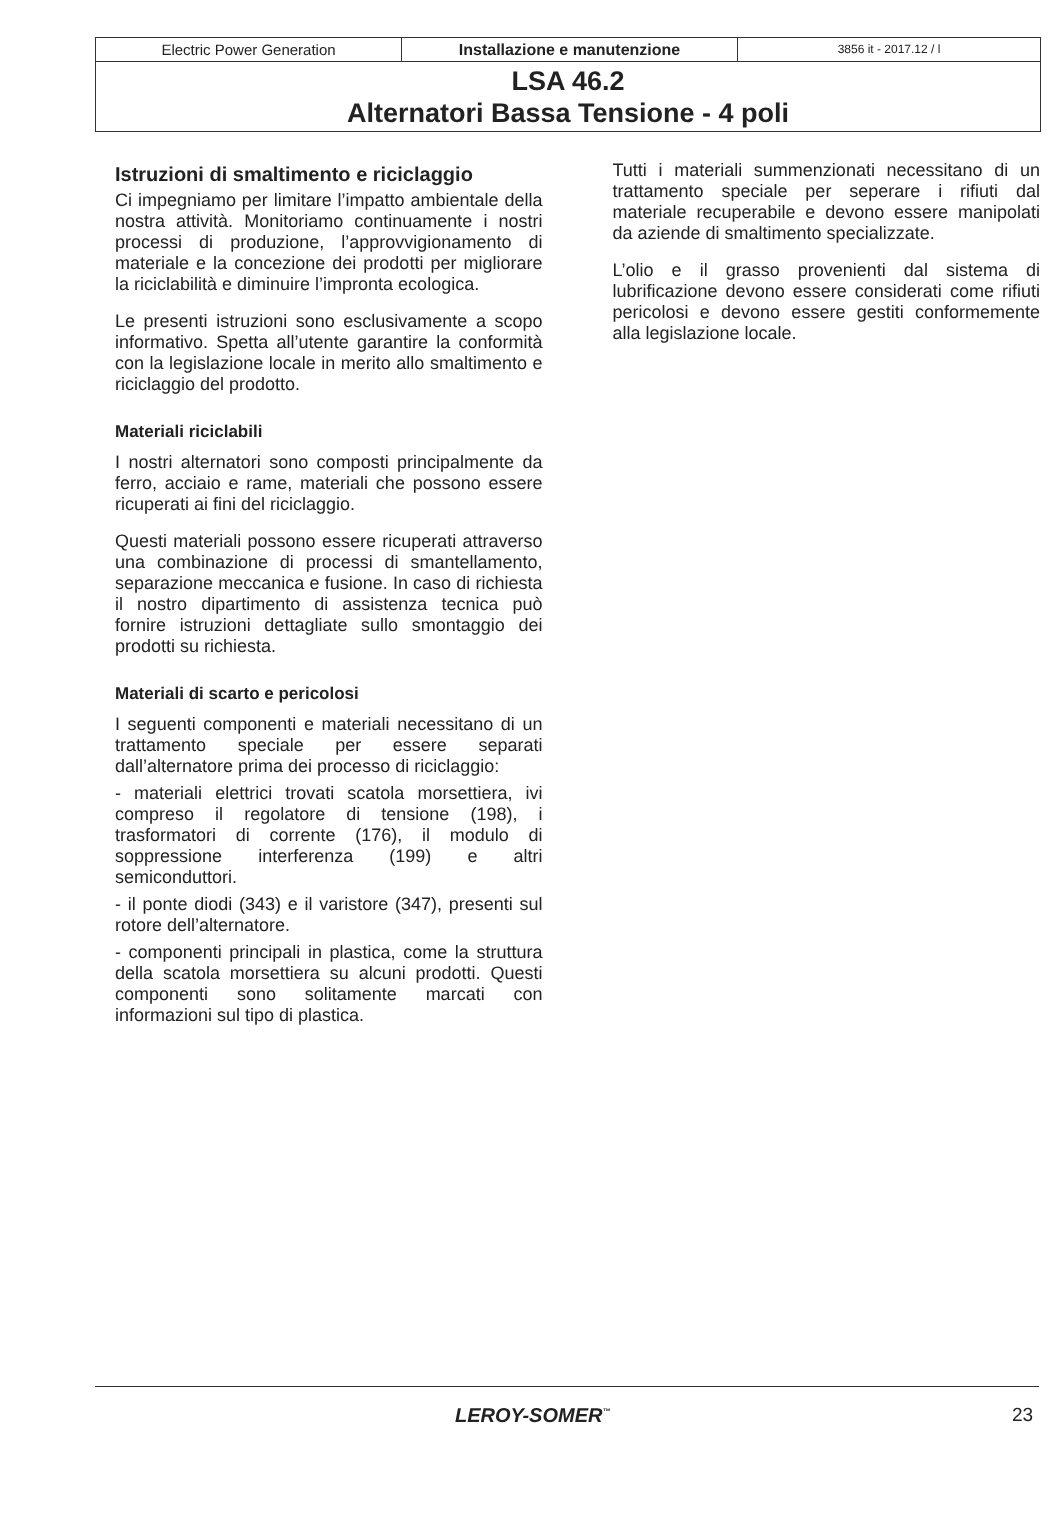Electric Power Generation Installazione e manutenzione
3856 it - 2017.12 / l
LSA 46.2
Alternatori Bassa Tensione - 4 poli
Istruzioni di smaltimento e riciclaggio
Ci impegniamo per limitare l’impatto ambientale della nostra attività. Monitoriamo continuamente i nostri processi di produzione, l’approvvigionamento di materiale e la concezione dei prodotti per migliorare la riciclabilità e diminuire l’impronta ecologica.
Le presenti istruzioni sono esclusivamente a scopo informativo. Spetta all’utente garantire la conformità con la legislazione locale in merito allo smaltimento e riciclaggio del prodotto.
Materiali riciclabili
I nostri alternatori sono composti principalmente da ferro, acciaio e rame, materiali che possono essere ricuperati ai fini del riciclaggio.
Questi materiali possono essere ricuperati attraverso una combinazione di processi di smantellamento, separazione meccanica e fusione. In caso di richiesta il nostro dipartimento di assistenza tecnica può fornire istruzioni dettagliate sullo smontaggio dei prodotti su richiesta.
Materiali di scarto e pericolosi
I seguenti componenti e materiali necessitano di un trattamento speciale per essere separati dall’alternatore prima dei processo di riciclaggio:
- materiali elettrici trovati scatola morsettiera, ivi compreso il regolatore di tensione (198), i trasformatori di corrente (176), il modulo di soppressione interferenza (199) e altri semiconduttori.
- il ponte diodi (343) e il varistore (347), presenti sul rotore dell’alternatore.
- componenti principali in plastica, come la struttura della scatola morsettiera su alcuni prodotti. Questi componenti sono solitamente marcati con informazioni sul tipo di plastica.
Tutti i materiali summenzionati necessitano di un trattamento speciale per seperare i rifiuti dal materiale recuperabile e devono essere manipolati da aziende di smaltimento specializzate.
L’olio e il grasso provenienti dal sistema di lubrificazione devono essere considerati come rifiuti pericolosi e devono essere gestiti conformemente alla legislazione locale.
LEROY-SOMER<sup>™</sup> 23